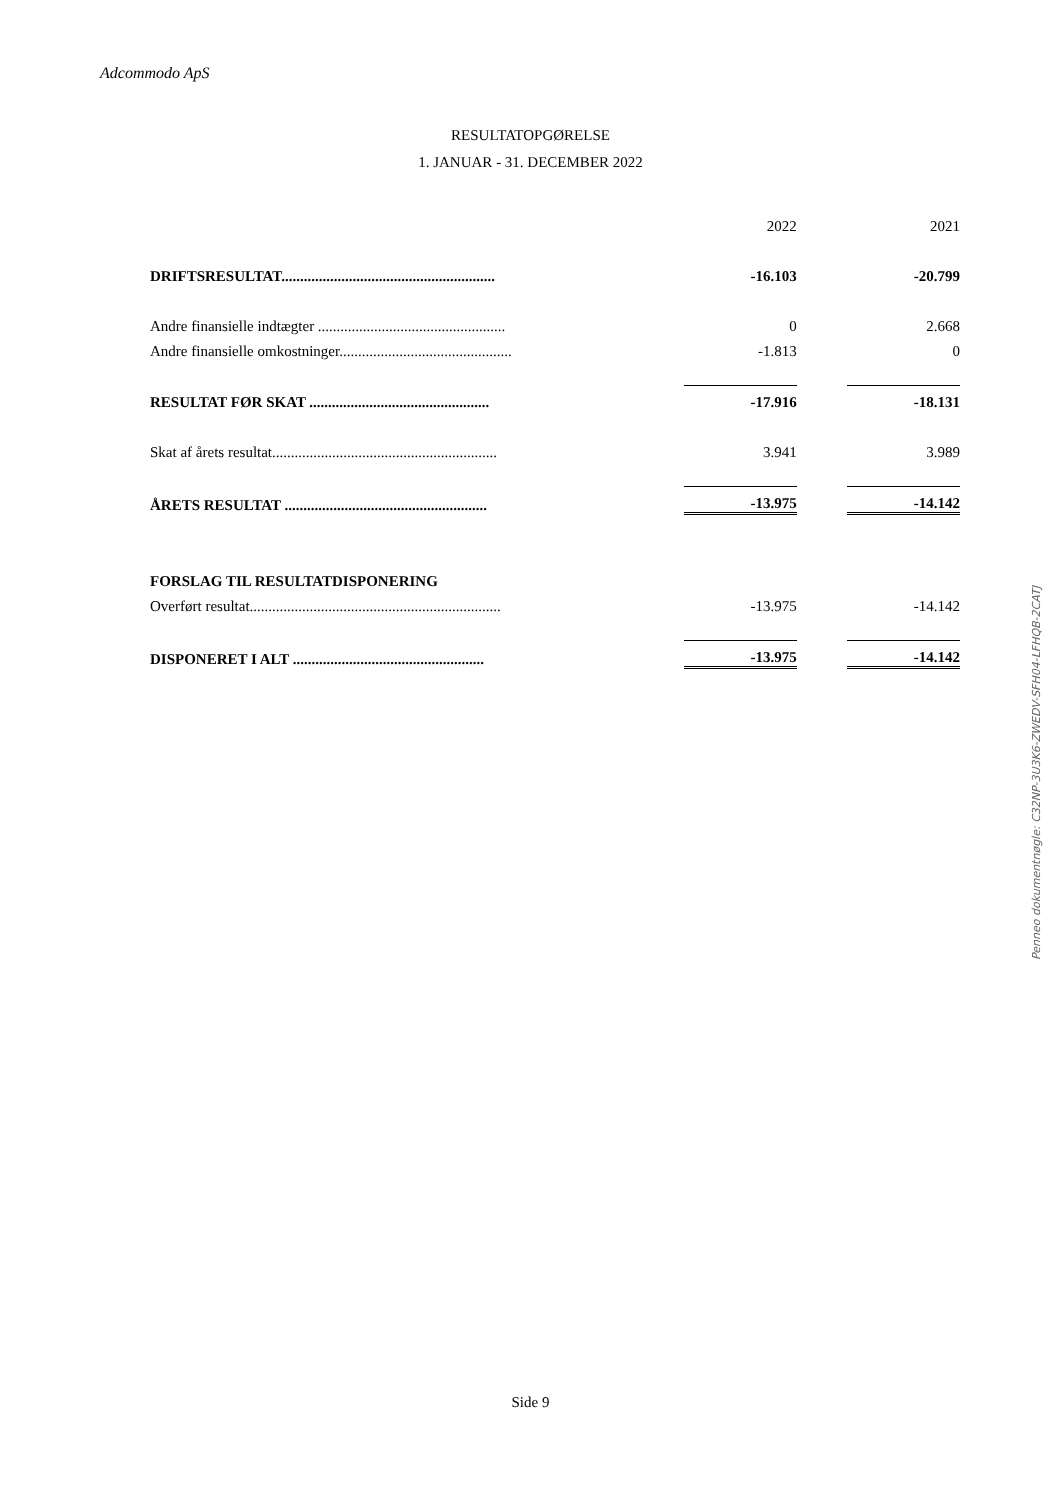Adcommodo ApS
RESULTATOPGØRELSE
1. JANUAR - 31. DECEMBER 2022
| | | 2022 | | 2021 |
| DRIFTSRESULTAT......................................................... | | -16.103 | | -20.799 |
| Andre finansielle indtægter .................................................. | | 0 | | 2.668 |
| Andre finansielle omkostninger.............................................. | | -1.813 | | 0 |
| RESULTAT FØR SKAT ................................................ | | -17.916 | | -18.131 |
| Skat af årets resultat............................................................ | | 3.941 | | 3.989 |
| ÅRETS RESULTAT ...................................................... | | -13.975 | | -14.142 |
| FORSLAG TIL RESULTATDISPONERING | | | | |
| Overført resultat................................................................... | | -13.975 | | -14.142 |
| DISPONERET I ALT ................................................... | | -13.975 | | -14.142 |
Side 9
Penneo dokumentnøgle: C32NP-3U3K6-ZWEDV-SFH04-LFHQB-2CATJ